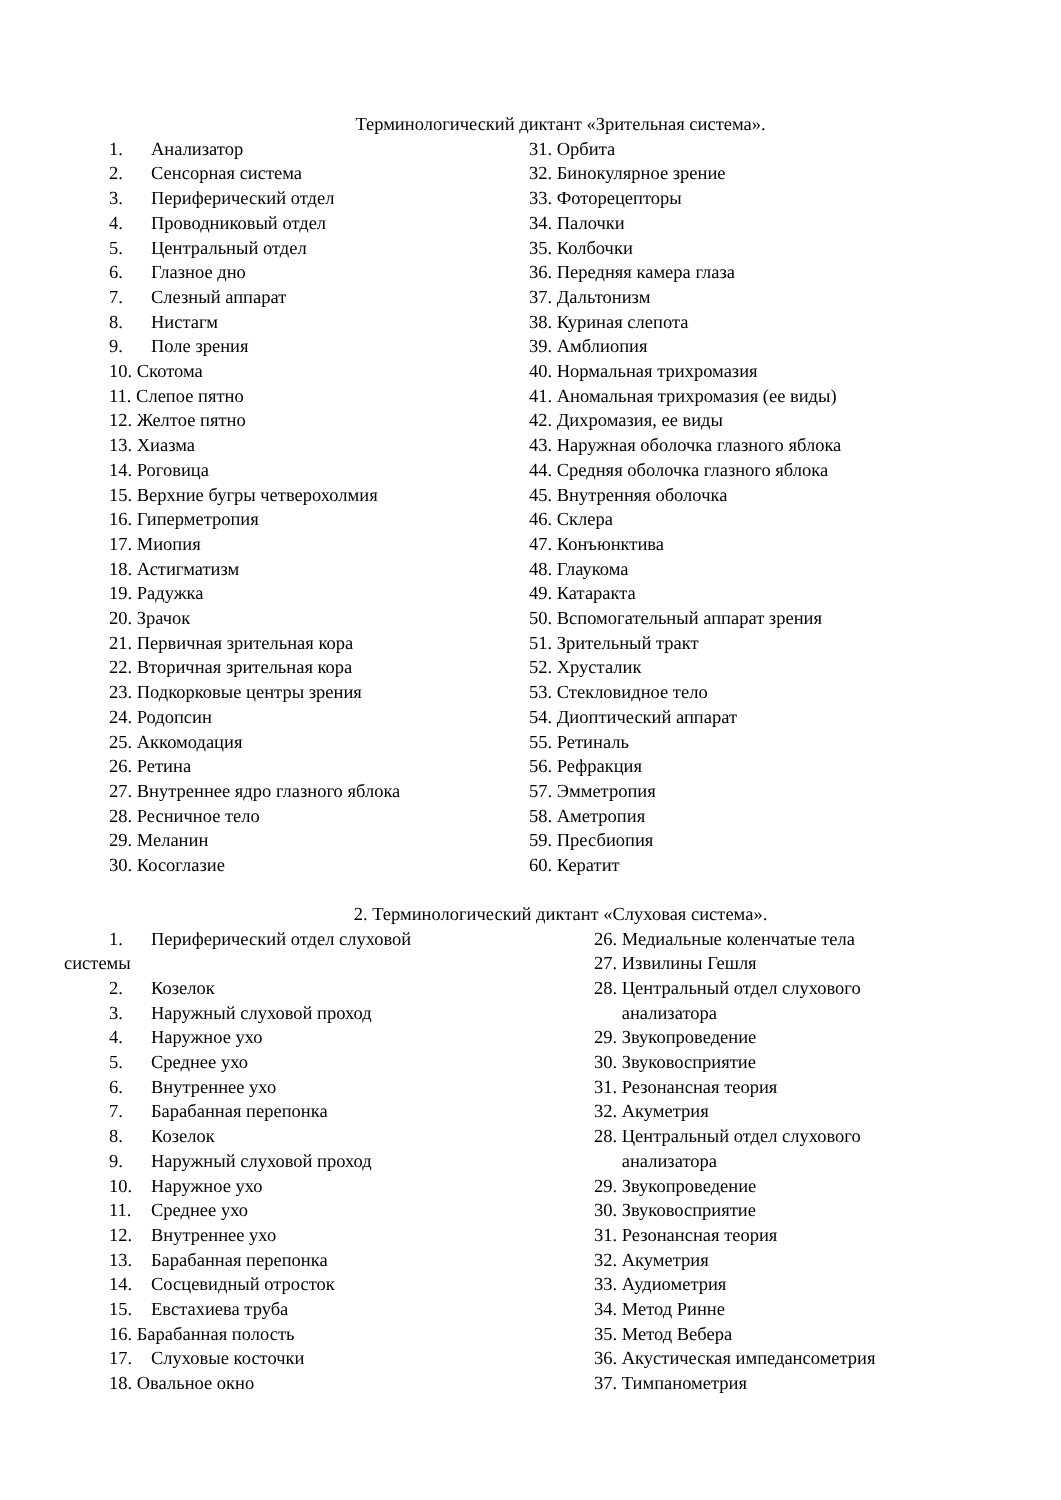Терминологический диктант «Зрительная система».
1. Анализатор
2. Сенсорная система
3. Периферический отдел
4. Проводниковый отдел
5. Центральный отдел
6. Глазное дно
7. Слезный аппарат
8. Нистагм
9. Поле зрения
10. Скотома
11. Слепое пятно
12. Желтое пятно
13. Хиазма
14. Роговица
15. Верхние бугры четверохолмия
16. Гиперметропия
17. Миопия
18. Астигматизм
19. Радужка
20. Зрачок
21. Первичная зрительная кора
22. Вторичная зрительная кора
23. Подкорковые центры зрения
24. Родопсин
25. Аккомодация
26. Ретина
27. Внутреннее ядро глазного яблока
28. Ресничное тело
29. Меланин
30. Косоглазие
31. Орбита
32. Бинокулярное зрение
33. Фоторецепторы
34. Палочки
35. Колбочки
36. Передняя камера глаза
37. Дальтонизм
38. Куриная слепота
39. Амблиопия
40. Нормальная трихромазия
41. Аномальная трихромазия (ее виды)
42. Дихромазия, ее виды
43. Наружная оболочка глазного яблока
44. Средняя оболочка глазного яблока
45. Внутренняя оболочка
46. Склера
47. Конъюнктива
48. Глаукома
49. Катаракта
50. Вспомогательный аппарат зрения
51. Зрительный тракт
52. Хрусталик
53. Стекловидное тело
54. Диоптический аппарат
55. Ретиналь
56. Рефракция
57. Эмметропия
58. Аметропия
59. Пресбиопия
60. Кератит
2. Терминологический диктант «Слуховая система».
1. Периферический отдел слуховой
системы
2. Козелок
3. Наружный слуховой проход
4. Наружное ухо
5. Среднее ухо
6. Внутреннее ухо
7. Барабанная перепонка
8. Козелок
9. Наружный слуховой проход
10. Наружное ухо
11. Среднее ухо
12. Внутреннее ухо
13. Барабанная перепонка
14. Сосцевидный отросток
15. Евстахиева труба
16. Барабанная полость
17. Слуховые косточки
18. Овальное окно
26. Медиальные коленчатые тела
27. Извилины Гешля
28. Центральный отдел слухового
анализатора
29. Звукопроведение
30. Звуковосприятие
31. Резонансная теория
32. Акуметрия
28. Центральный отдел слухового
анализатора
29. Звукопроведение
30. Звуковосприятие
31. Резонансная теория
32. Акуметрия
33. Аудиометрия
34. Метод Ринне
35. Метод Вебера
36. Акустическая импедансометрия
37. Тимпанометрия